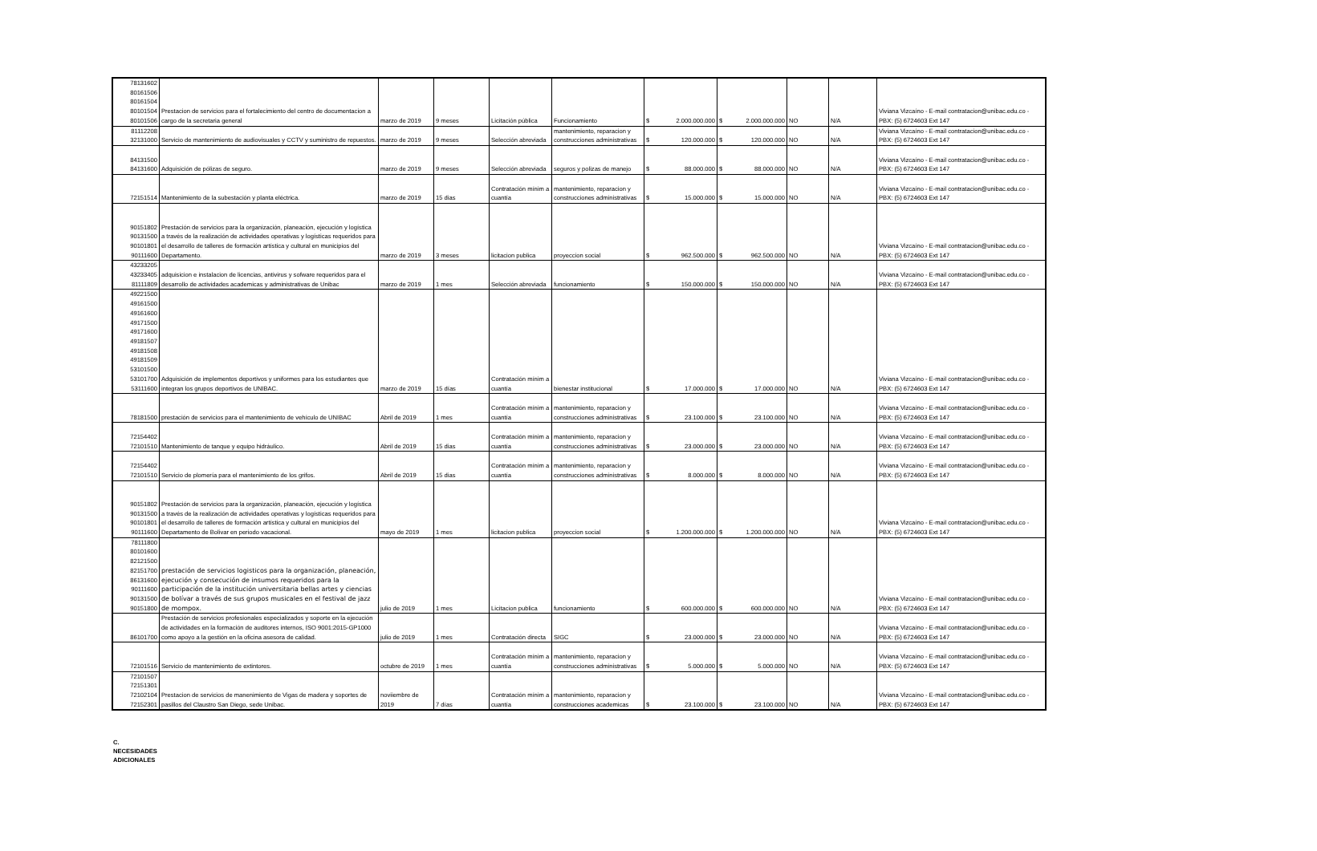| 78131602 80161506 80161504 80101504 80101506 | Prestacion de servicios para el fortalecimiento del centro de documentacion a cargo de la secretaria general | marzo de 2019 | 9 meses | Licitación pública | Funcionamiento | $ 2.000.000.000 | $ 2.000.000.000 | NO | N/A | Viviana Vizcaíno - E-mail contratacion@unibac.edu.co - PBX: (5) 6724603 Ext 147 |
| 81112208 32131000 | Servicio de mantenimiento de audiovisuales y CCTV y suministro de repuestos. | marzo de 2019 | 9 meses | Selección abreviada | mantenimiento, reparacion y construcciones administrativas | $ 120.000.000 | $ 120.000.000 | NO | N/A | Viviana Vizcaíno - E-mail contratacion@unibac.edu.co - PBX: (5) 6724603 Ext 147 |
| 84131500 84131600 | Adquisición de pólizas de seguro. | marzo de 2019 | 9 meses | Selección abreviada | seguros y polizas de manejo | $ 88.000.000 | $ 88.000.000 | NO | N/A | Viviana Vizcaíno - E-mail contratacion@unibac.edu.co - PBX: (5) 6724603 Ext 147 |
| 72151514 | Mantenimiento de la subestación y planta eléctrica. | marzo de 2019 | 15 dias | Contratación mínim a cuantía | mantenimiento, reparacion y construcciones administrativas | $ 15.000.000 | $ 15.000.000 | NO | N/A | Viviana Vizcaíno - E-mail contratacion@unibac.edu.co - PBX: (5) 6724603 Ext 147 |
| 90151802 90131500 90101801 90111600 | Prestación de servicios para la organización, planeación, ejecución y logística a través de la realización de actividades operativas y logísticas requeridos para el desarrollo de talleres de formación artística y cultural en municipios del Departamento. | marzo de 2019 | 3 meses | licitacion publica | proyeccion social | $ 962.500.000 | $ 962.500.000 | NO | N/A | Viviana Vizcaíno - E-mail contratacion@unibac.edu.co - PBX: (5) 6724603 Ext 147 |
| 43233205 43233405 81111809 | adquisicion e instalacion de licencias, antivirus y sofware requeridos para el desarrollo de actividades academicas y administrativas de Unibac | marzo de 2019 | 1 mes | Selección abreviada | funcionamiento | $ 150.000.000 | $ 150.000.000 | NO | N/A | Viviana Vizcaíno - E-mail contratacion@unibac.edu.co - PBX: (5) 6724603 Ext 147 |
| 49221500 49161500 49161600 49171500 49171600 49181507 49181508 49181509 53101500 53101700 53111600 | Adquisición de implementos deportivos y uniformes para los estudiantes que integran los grupos deportivos de UNIBAC. | marzo de 2019 | 15 días | Contratación mínim a cuantía | bienestar institucional | $ 17.000.000 | $ 17.000.000 | NO | N/A | Viviana Vizcaíno - E-mail contratacion@unibac.edu.co - PBX: (5) 6724603 Ext 147 |
| 78181500 | prestación de servicios para el mantenimiento de vehículo de UNIBAC | Abril de 2019 | 1 mes | Contratación mínim a cuantía | mantenimiento, reparacion y construcciones administrativas | $ 23.100.000 | $ 23.100.000 | NO | N/A | Viviana Vizcaíno - E-mail contratacion@unibac.edu.co - PBX: (5) 6724603 Ext 147 |
| 72154402 72101510 | Mantenimiento de tanque y equipo hidráulico. | Abril de 2019 | 15 dias | Contratación mínim a cuantía | mantenimiento, reparacion y construcciones administrativas | $ 23.000.000 | $ 23.000.000 | NO | N/A | Viviana Vizcaíno - E-mail contratacion@unibac.edu.co - PBX: (5) 6724603 Ext 147 |
| 72154402 72101510 | Servicio de plomería para el mantenimiento de los grifos. | Abril de 2019 | 15 dias | Contratación mínim a cuantía | mantenimiento, reparacion y construcciones administrativas | $ 8.000.000 | $ 8.000.000 | NO | N/A | Viviana Vizcaíno - E-mail contratacion@unibac.edu.co - PBX: (5) 6724603 Ext 147 |
| 90151802 90131500 90101801 90111600 | Prestación de servicios para la organización, planeación, ejecución y logística a través de la realización de actividades operativas y logísticas requeridos para el desarrollo de talleres de formación artística y cultural en municipios del Departamento de Bolivar en periodo vacacional. | mayo de 2019 | 1 mes | licitacion publica | proyeccion social | $ 1.200.000.000 | $ 1.200.000.000 | NO | N/A | Viviana Vizcaíno - E-mail contratacion@unibac.edu.co - PBX: (5) 6724603 Ext 147 |
| 78111800 80101600 82121500 82151700 86131600 90111600 90131500 90151800 | prestación de servicios logisticos para la organización, planeación, ejecución y consecución de insumos requeridos para la participación de la institución universitaria bellas artes y ciencias de bolívar a través de sus grupos musicales en el festival de jazz de mompox. | julio de 2019 | 1 mes | Licitacion publica | funcionamiento | $ 600.000.000 | $ 600.000.000 | NO | N/A | Viviana Vizcaíno - E-mail contratacion@unibac.edu.co - PBX: (5) 6724603 Ext 147 |
| 86101700 | Prestación de servicios profesionales especializados y soporte en la ejecución de actividades en la formación de auditores internos, ISO 9001:2015-GP1000 como apoyo a la gestión en la oficina asesora de calidad. | julio de 2019 | 1 mes | Contratación directa | SIGC | $ 23.000.000 | $ 23.000.000 | NO | N/A | Viviana Vizcaíno - E-mail contratacion@unibac.edu.co - PBX: (5) 6724603 Ext 147 |
| 72101516 | Servicio de mantenimiento de extintores. | octubre de 2019 | 1 mes | Contratación mínim a cuantía | mantenimiento, reparacion y construcciones administrativas | $ 5.000.000 | $ 5.000.000 | NO | N/A | Viviana Vizcaíno - E-mail contratacion@unibac.edu.co - PBX: (5) 6724603 Ext 147 |
| 72101507 72151301 72102104 72152301 | Prestacion de servicios de manenimiento de Vigas de madera y soportes de pasillos del Claustro San Diego, sede Unibac. | noviiembre de 2019 | 7 días | Contratación mínim a cuantía | mantenimiento, reparacion y construcciones academicas | $ 23.100.000 | $ 23.100.000 | NO | N/A | Viviana Vizcaíno - E-mail contratacion@unibac.edu.co - PBX: (5) 6724603 Ext 147 |
C.
NECESIDADES
ADICIONALES